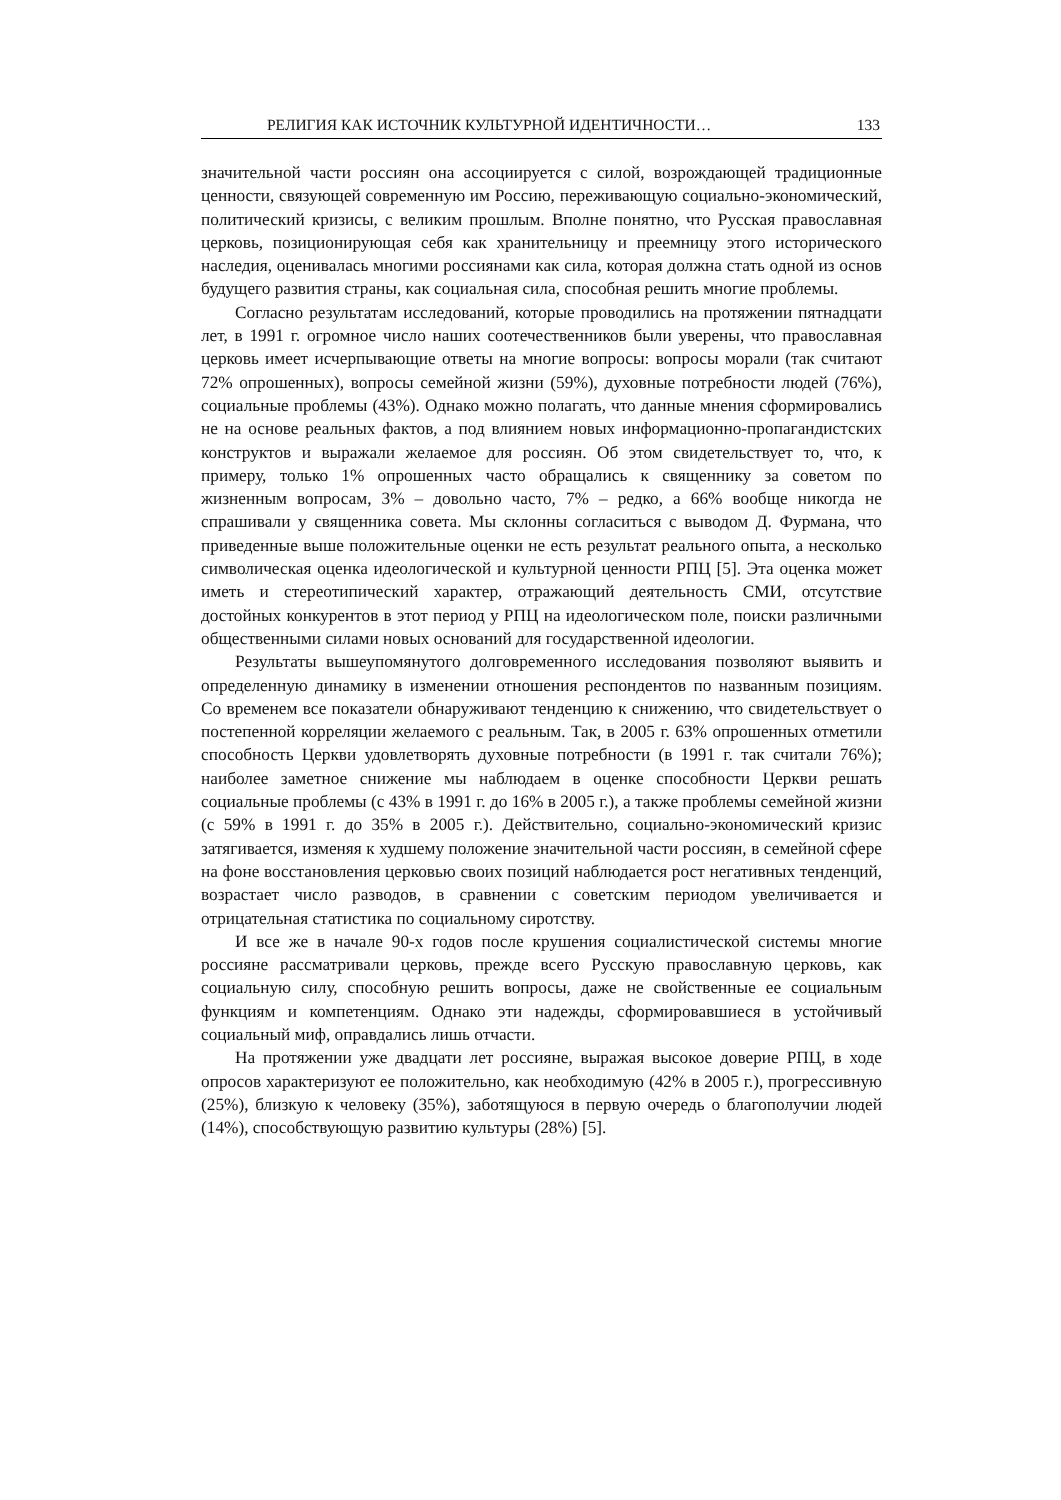РЕЛИГИЯ КАК ИСТОЧНИК КУЛЬТУРНОЙ ИДЕНТИЧНОСТИ… 133
значительной части россиян она ассоциируется с силой, возрождающей традиционные ценности, связующей современную им Россию, переживающую социально-экономический, политический кризисы, с великим прошлым. Вполне понятно, что Русская православная церковь, позиционирующая себя как хранительницу и преемницу этого исторического наследия, оценивалась многими россиянами как сила, которая должна стать одной из основ будущего развития страны, как социальная сила, способная решить многие проблемы.
Согласно результатам исследований, которые проводились на протяжении пятнадцати лет, в 1991 г. огромное число наших соотечественников были уверены, что православная церковь имеет исчерпывающие ответы на многие вопросы: вопросы морали (так считают 72% опрошенных), вопросы семейной жизни (59%), духовные потребности людей (76%), социальные проблемы (43%). Однако можно полагать, что данные мнения сформировались не на основе реальных фактов, а под влиянием новых информационно-пропагандистских конструктов и выражали желаемое для россиян. Об этом свидетельствует то, что, к примеру, только 1% опрошенных часто обращались к священнику за советом по жизненным вопросам, 3% – довольно часто, 7% – редко, а 66% вообще никогда не спрашивали у священника совета. Мы склонны согласиться с выводом Д. Фурмана, что приведенные выше положительные оценки не есть результат реального опыта, а несколько символическая оценка идеологической и культурной ценности РПЦ [5]. Эта оценка может иметь и стереотипический характер, отражающий деятельность СМИ, отсутствие достойных конкурентов в этот период у РПЦ на идеологическом поле, поиски различными общественными силами новых оснований для государственной идеологии.
Результаты вышеупомянутого долговременного исследования позволяют выявить и определенную динамику в изменении отношения респондентов по названным позициям. Со временем все показатели обнаруживают тенденцию к снижению, что свидетельствует о постепенной корреляции желаемого с реальным. Так, в 2005 г. 63% опрошенных отметили способность Церкви удовлетворять духовные потребности (в 1991 г. так считали 76%); наиболее заметное снижение мы наблюдаем в оценке способности Церкви решать социальные проблемы (с 43% в 1991 г. до 16% в 2005 г.), а также проблемы семейной жизни (с 59% в 1991 г. до 35% в 2005 г.). Действительно, социально-экономический кризис затягивается, изменяя к худшему положение значительной части россиян, в семейной сфере на фоне восстановления церковью своих позиций наблюдается рост негативных тенденций, возрастает число разводов, в сравнении с советским периодом увеличивается и отрицательная статистика по социальному сиротству.
И все же в начале 90-х годов после крушения социалистической системы многие россияне рассматривали церковь, прежде всего Русскую православную церковь, как социальную силу, способную решить вопросы, даже не свойственные ее социальным функциям и компетенциям. Однако эти надежды, сформировавшиеся в устойчивый социальный миф, оправдались лишь отчасти.
На протяжении уже двадцати лет россияне, выражая высокое доверие РПЦ, в ходе опросов характеризуют ее положительно, как необходимую (42% в 2005 г.), прогрессивную (25%), близкую к человеку (35%), заботящуюся в первую очередь о благополучии людей (14%), способствующую развитию культуры (28%) [5].